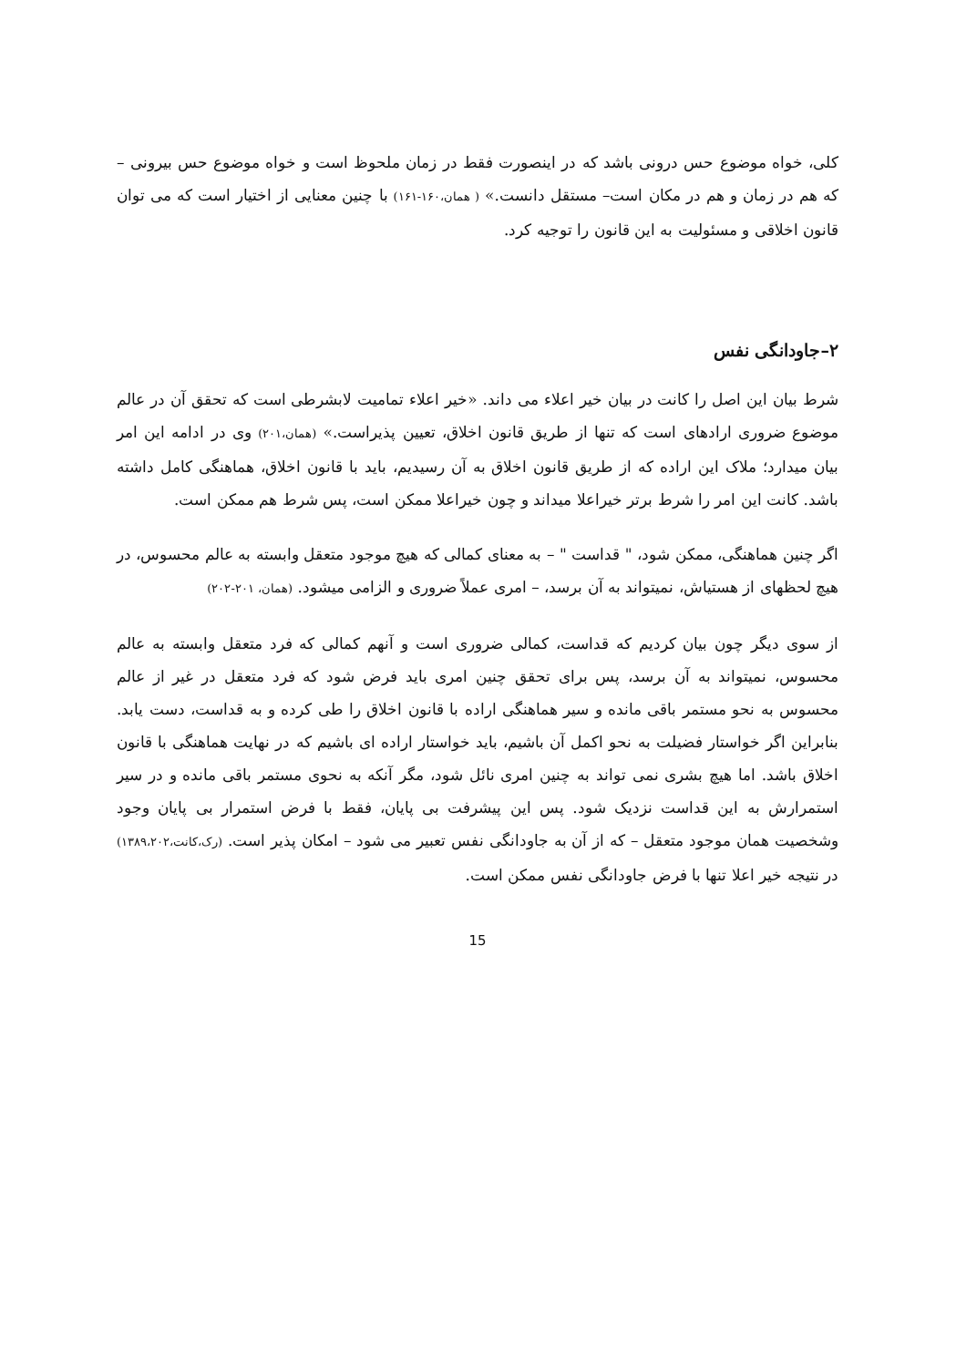کلی، خواه موضوع حس درونی باشد که در اینصورت فقط در زمان ملحوظ است و خواه موضوع حس بیرونی –که هم در زمان و هم در مکان است– مستقل دانست.» ( همان،۱۶۰-۱۶۱) با چنین معنایی از اختیار است که می توان قانون اخلاقی و مسئولیت به این قانون را توجیه کرد.
۲–جاودانگی نفس
شرط بیان این اصل را کانت در بیان خیر اعلاء می داند. «خیر اعلاء تمامیت لابشرطی است که تحقق آن در عالم موضوع ضروری ارادهای است که تنها از طریق قانون اخلاق، تعیین پذیراست.» (همان،۲۰۱) وی در ادامه این امر بیان میدارد؛ ملاک این اراده که از طریق قانون اخلاق به آن رسیدیم، باید با قانون اخلاق، هماهنگی کامل داشته باشد. کانت این امر را شرط برتر خیراعلا میداند و چون خیراعلا ممکن است، پس شرط هم ممکن است.
اگر چنین هماهنگی، ممکن شود، " قداست " – به معنای کمالی که هیچ موجود متعقل وابسته به عالم محسوس، در هیچ لحظهای از هستیاش، نمیتواند به آن برسد، – امری عملاً ضروری و الزامی میشود. (همان، ۲۰۱-۲۰۲)
از سوی دیگر چون بیان کردیم که قداست، کمالی ضروری است و آنهم کمالی که فرد متعقل وابسته به عالم محسوس، نمیتواند به آن برسد، پس برای تحقق چنین امری باید فرض شود که فرد متعقل در غیر از عالم محسوس به نحو مستمر باقی مانده و سیر هماهنگی اراده با قانون اخلاق را طی کرده و به قداست، دست یابد. بنابراین اگر خواستار فضیلت به نحو اکمل آن باشیم، باید خواستار اراده ای باشیم که در نهایت هماهنگی با قانون اخلاق باشد. اما هیچ بشری نمی تواند به چنین امری نائل شود، مگر آنکه به نحوی مستمر باقی مانده و در سیر استمرارش به این قداست نزدیک شود. پس این پیشرفت بی پایان، فقط با فرض استمرار بی پایان وجود وشخصیت همان موجود متعقل – که از آن به جاودانگی نفس تعبیر می شود – امکان پذیر است. (رک،کانت،۱۳۸۹،۲۰۲) در نتیجه خیر اعلا تنها با فرض جاودانگی نفس ممکن است.
15